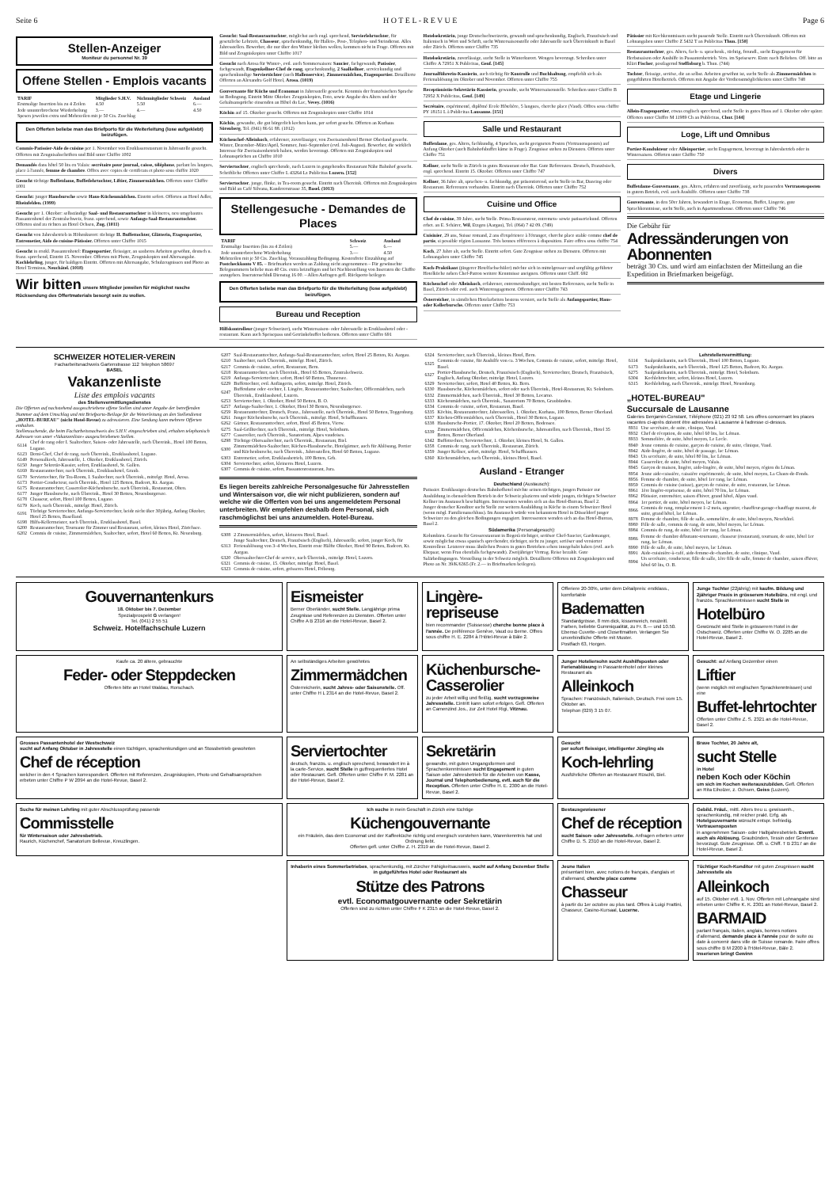Seite 6 H O T E L - R E V U E Page 6
Stellen-Anzeiger
Moniteur du personnel Nr. 39
Offene Stellen - Emplois vacants
| TARIF | Mitglieder S.H.V. | Nichtmitglieder Schweiz | Ausland |
| --- | --- | --- | --- |
| Erstmalige Insertion bis zu 4 Zeilen | 4.50 | 5.50 | 6.— |
| Jede ununterbrochene Wiederholung | 3.— | 4.— | 4.50 |
| Spesen jeweilen extra und Mehrzeilen mit je 50 Cts. Zuschlag | | | |
Den Offerten beliebe man das Briefporto für die Weiterleitung (lose aufgeklebt) beizufügen.
Commis-Patissier-Aide de cuisine per 1. November von Erstklassrestaurant in Jahresstelle gesucht. Offerten mit Zeugnisabschriften und Bild unter Chiffre 1002
Demandés dans hôtel 50 lits en Valais: secrétaire pour journal, caisse, téléphone, parlant les langues, place à l'année, femme de chambre. Offres avec copies de certificats et photo sous chiffre 1020
Gesucht tüchtige Buffetdame, Buffetlehrtochter, Liftier, Zimmermädchen. Offerten unter Chiffre 1001
Gesucht: junger Hausbursche sowie Haus-Küchenmädchen. Eintritt sofort. Offerten an Hotel Adler, Rheinfelden. (1999)
Gesucht per 1. Oktober: selbständige Saal- und Restauranttochter in kleineres, neu umgebautes Passantenhotel der Zentralschweiz, franz. sprechend, sowie Anfangs-Saal-Restauranttochter. Offerten sind zu richten an Hotel Ochsen, Zug. (1011)
Gesucht von Jahresbetrieb in Höhenkurort: tüchtige II. Buffettochter, Glätterin, Etagenportier, Entremetier, Aide de cuisine-Pâtissier. Offerten unter Chiffre 1015
Gesucht in erstkl. Passantenhotel: Etagenportier, fleissiger, an sauberes Arbeiten gewöhnt, deutsch u. franz. sprechend, Eintritt 15. November. Offerten mit Photo, Zeugniskopien und Altersangabe. Kochlehrling, junger, für baldigen Eintritt. Offerten mit Altersangabe, Schulzeugnissen und Photo an Hotel Terminus, Neuchâtel. (1018)
Wir bitten unsere Mitglieder jeweilen für möglichst rasche Rücksendung des Offertmaterials besorgt sein zu wollen.
Gesucht: Saal-Restauranttochter, möglichst auch engl. sprechend, Servierlehrtochter, für gesetzliche Lehrzeit, Chasseur, sprachenkundig, für Hallen-, Post-, Telephon- und Steindienst. Alles Jahresstellen. Bewerber, die nur über den Winter bleiben wollen, kommen nicht in Frage. Offerten mit Bild und Zeugniskopien unter Chiffre 1017
Gesucht nach Arosa für Winter-, evtl. auch Sommersaison: Saucier, fachgewandt, Patissier, fachgewandt, Etagenkellner-Chef de rang, sprachenkundig, 2 Saalkellner, servicekundig und sprachenkundige Serviertöchter (auch Hallenservice), Zimmermädchen, Etagenportier. Detaillierte Offerten an Alexandra Golf Hotel, Arosa. (1019)
Gouvernante für Küche und Economat in Jahresstelle gesucht. Kenntnis der französischen Sprache ist Bedingung. Eintritt Mitte Oktober. Zeugniskopien, Foto, sowie Angabe des Alters und der Gehaltsansprüche einsenden an Hôtel du Lac, Vevey. (1016)
Köchin auf 15. Oktober gesucht. Offerten mit Zeugniskopien unter Chiffre 1014
Köchin, gewandte, die gut bürgerlich kochen kann, per sofort gesucht. Offerten an Kurhaus Sörenberg, Tel. (041) 86 61 88. (1012)
Küchenchef-Alleinkoch, erfahrener, zuverlässiger, von Zweisaisonhotel Berner Oberland gesucht. Winter, Dezember–März/April, Sommer, Juni–September (evtl. Juli-August). Bewerber, die wirklich Interesse für Zweisaisonbetrieb haben, werden bevorzugt. Offerten mit Zeugniskopien und Lohnansprüchen an Chiffre 1010
Serviertochter, englisch sprechende, nach Luzern in gutgehendes Restaurant Nähe Bahnhof gesucht. Schriftliche Offerten unter Chiffre L 43264 Lz Publicitas Luzern. [152]
Serviertochter, junge, flinke, in Tea-room gesucht. Eintritt nach Übereink. Offerten mit Zeugniskopien und Bild an Café Silvana, Kandererstrasse 35, Basel. (1013)
Stellengesuche - Demandes de Places
| TARIF | Schweiz | Ausland |
| --- | --- | --- |
| Erstmalige Insertion (bis zu 4 Zeilen) | 5.— | 6.— |
| Jede ununterbrochene Wiederholung | 3.— | 4.50 |
Mehrzeilen mit je 50 Cts. Zuschlag. Vorauszahlung Bedingung. Kostenfreie Einzahlung auf Postcheckkonto V 85. – Briefmarken werden an Zahlung nicht angenommen – Für gewünschte Belegnummern beliebe man 40 Cts. extra beizufügen und bei Nachbestellung von Inseraten die Chiffre anzugeben. Inseratenschluß Dienstag 16 00. – Allen Anfragen gefl. Rückporto beilegen
Den Offerten beliebe man das Briefporto für die Weiterleitung (lose aufgeklebt) beizufügen.
Bureau und Reception
Hilfskontrolleur (junger Schweizer), sucht Wintersaison- oder Jahresstelle in Erstklasshotel oder -restaurant. Kann auch Speisepass und Getränkebuffet bedienen. Offerten unter Chiffre 691
Hotelsekretärin, junge Deutschschweizerin, gewandt und sprachenkundig, Englisch, Französisch und Italienisch in Wort und Schrift, sucht Wintersaisonstelle oder Jahresstelle nach Übereinkunft in Basel oder Zürich. Offerten unter Chiffre 735
Hotelsekretärin, zuverlässige, sucht Stelle in Winterkurort. Wengen bevorzugt. Schreiben unter Chiffre A 72951 X Publicitas, Genf. [145]
Journalführerin-Kassierin, auch tüchtig für Kontrolle und Buchhaltung, empfiehlt sich als Ferienablösung im Oktober und November. Offerten unter Chiffre 755
Receptionistin-Sekretärin-Kassierin, gewandte, sucht Wintersaisonstelle. Schreiben unter Chiffre B 72952 X Publicitas, Genf. [149]
Secrétaire, expérimenté, diplômé Ecole Hôtelière, 5 langues, cherche place (Vaud). Offres sous chiffre PY 18151 L à Publicitas Lausanne. [151]
Salle und Restaurant
Buffetdame, ges. Alters, fachkundig, 4 Sprachen, sucht geeigneten Posten (Vertrauensposten) auf Anfang Oktober (auch Bahnhofsbuffet käme in Frage). Zeugnisse stehen zu Diensten. Offerten unter Chiffre 751
Kellner, sucht Stelle in Zürich in gutes Restaurant oder Bar. Gute Referenzen. Deutsch, Französisch, engl. sprechend. Eintritt 15. Oktober. Offerten unter Chiffre 747
Kellner, 36 Jahre alt, sprachen- u. fachkundig, gut präsentierend, sucht Stelle in Bar, Dancing oder Restaurant. Referenzen vorhanden. Eintritt nach Übereink. Offerten unter Chiffre 752
Cuisine und Office
Chef de cuisine, 39 Jahre, sucht Stelle. Prima Restaurateur, entremets- sowie patisseriekund. Offerten erbet. an E. Schärer, Wil, Etzgen (Aargau), Tel. (064) 7 42 09. (749)
Cuisinier, 29 ans, Suisse romand, 2 ans d'expérience à l'étranger, cherche place stable comme chef de partie, si possible région Lausanne. Très bonnes références à disposition. Faire offres sous chiffre 754
Koch, 27 Jahre alt, sucht Stelle. Eintritt sofort. Gute Zeugnisse stehen zu Diensten. Offerten mit Lohnangaben unter Chiffre 745
Koch-Praktikant (jüngerer Hotelfachschüler) möchte sich in mittelgrosser und sorgfältig geführter Hotelküche neben Chef-Patron weitere Kenntnisse aneignen. Offerten unter Chiff. 692
Küchenchef oder Alleinkoch, erfahrener, entremetskundiger, mit besten Referenzen, sucht Stelle in Basel, Zürich oder evtl. auch Winterengagement. Offerten unter Chiffre 743
Österreicher, in sämtlichen Hotelarbeiten bestens versiert, sucht Stelle als Anfangsportier, Haus- oder Kellerbursche. Offerten unter Chiffre 753
Pâtissier mit Kochkenntnissen sucht passende Stelle. Eintritt nach Übereinkunft. Offerten mit Lohnangaben unter Chiffre Z 5432 T an Publicitas Thun. [150]
Restauranttochter, ges. Alters, fach- u. sprachenk., tüchtig, freundl., sucht Engagement für Herbstsaison oder Aushilfe in Passantenbetrieb. Vers. im Speiseserv. Eintr. nach Belieben. Off. bitte an Kläri Fischer, postlagernd Steffisburg b. Thun. (744)
Tochter, fleissige, seriöse, die an selbst. Arbeiten gewöhnt ist, sucht Stelle als Zimmermädchen in gutgeführten Hotelbetrieb. Offerten mit Angabe der Verdienstmöglichkeiten unter Chiffre 748
Etage und Lingerie
Allein-Etagenportier, etwas englisch sprechend, sucht Stelle in gutes Haus auf 1. Oktober oder später. Offerten unter Chiffre M 11989 Ch an Publicitas, Chur. [144]
Loge, Lift und Omnibus
Portier-Kondukteur oder Alleinportier, sucht Engagement, bevorzugt in Jahresbetrieb oder in Wintersaison. Offerten unter Chiffre 750
Divers
Buffetdame-Gouvernante, ges. Alters, erfahren und zuverlässig, sucht passenden Vertrauensposten in gutem Betrieb, evtl. auch Aushilfe. Offerten unter Chiffre 738
Gouvernante, in den 50er Jahren, bewandert in Etage, Economat, Buffet, Lingerie, gute Sprachkenntnisse, sucht Stelle, auch in Apartmenthouse. Offerten unter Chiffre 746
Die Gebühr für
Adressänderungen von Abonnenten
beträgt 30 Cts. und wird am einfachsten der Mitteilung an die Expedition in Briefmarken beigefügt.
SCHWEIZER HOTELIER-VEREIN
Facharbeitsnachweis Gartenstrasse 112 Telephon 58697
BASEL
Vakanzenliste
Liste des emplois vacants
des Stellenvermittlungsdienstes
Die Offerten auf nachstehend ausgeschriebene offene Stellen sind unter Angabe der betreffenden Nummer auf dem Umschlag und mit Briefporto-Beilage für die Weiterleitung an den Stellendienst „HOTEL-BUREAU" (nicht Hotel-Revue) zu adressieren. Eine Sendung kann mehrere Offerten enthalten.
Stellensuchende, die beim Facharbeitsnachweis des S.H.V. eingeschrieben sind, erhalten telephonisch Adressen von unter «Vakanzenliste» ausgeschriebenen Stellen.
| 6114 | Chef de rang oder I. Saaltochter, Saison- oder Jahresstelle, nach Übereink., Hotel 100 Betten, Lugano. |
| 6123 | Demi-Chef, Chef de rang, nach Übereink., Erstklasshotel, Lugano. |
| 6149 | Personalkoch, Jahresstelle, 1. Oktober, Erstklasshotel, Zürich. |
| 6150 | Junger Sekretär-Kassier, sofort, Erstklasshotel, St. Gallen. |
| 6169 | Restauranttochter, nach Übereink., Erstklasshotel, Graub. |
| 6170 | Serviertochter, für Tea-Room, I. Saaltochter, nach Übereink., mittelgr. Hotel, Arosa. |
| 6173 | Portier-Conducteur, nach Übereink., Hotel 125 Betten, Badeort, Kt. Aargau. |
| 6175 | Restauranttochter, Casserolier-Küchenbursche, nach Übereink., Restaurant, Olten. |
| 6177 | Junger Hausbursche, nach Übereink., Hotel 30 Betten, Neuenburgersee. |
| 6178 | Chasseur, sofort, Hotel 100 Betten, Lugano. |
| 6179 | Koch, nach Übereink., mittelgr. Hotel, Zürich. |
| 6191 | Tüchtige Serviertochter, Anfangs-Serviertochter, beide nicht über 30jährig, Anfang Oktober, Hotel 25 Betten, Baselland. |
| 6198 | Hilfs-Kellermeister, nach Übereink., Erstklasshotel, Basel. |
| 6200 | Restauranttochter, Tournante für Zimmer und Restaurant, sofort, kleines Hotel, Zürichsee. |
| 6202 | Commis de cuisine, Zimmermädchen, Saaltochter, sofort, Hotel 60 Betten, Kt. Neuenburg. |
| 6207 | Saal-Restauranttochter, Anfangs-Saal-Restauranttochter, sofort, Hotel 25 Betten, Kt. Aargau. |
| 6210 | Saaltochter, nach Übereink., mittelgr. Hotel, Zürich. |
| 6217 | Commis de cuisine, sofort, Restaurant, Bern. |
| 6218 | Restauranttochter, nach Übereink., Hotel 65 Betten, Zentralschweiz. |
| 6219 | Anfangs-Serviertochter, sofort, Hotel 60 Betten, Thunersee. |
| 6229 | Buffettochter, evtl. Anfängerin, sofort, mittelgr. Hotel, Zürich. |
| 6247 | Buffetdame oder -tochter, I. Lingère, Restauranttochter, Saaltochter, Officemädchen, nach Übereink., Erstklasshotel, Luzern. |
| 6253 | Serviertochter, 1. Oktober, Hotel 50 Betten, B. O. |
| 6257 | Anfangs-Saaltochter, 1. Oktober, Hotel 30 Betten, Neuenburgersee. |
| 6259 | Restauranttochter, Deutsch, Franz., Jahresstelle, nach Übereink., Hotel 50 Betten, Toggenburg. |
| 6261 | Junger Küchenbursche, nach Übereink., mittelgr. Hotel, Schaffhausen. |
| 6262 | Gärtner, Restauranttochter, sofort, Hotel 45 Betten, Vierw. |
| 6275 | Saal-Grilltochter, nach Übereink., mittelgr. Hotel, Solothurn. |
| 6277 | Casserolier, nach Übereink., Sanatorium, Alpes vaudoises. |
| 6298 | Tüchtige Obersaaltochter, nach Übereink., Restaurant, Biel. |
| 6300 | Zimmermädchen-Saaltochter, Küchen-Hausbursche, Hotelgärtner, auch für Ablösung, Portier und Küchenbursche, nach Übereink., Jahresstellen, Hotel 60 Betten, Lugano. |
| 6303 | Entremetier, sofort, Erstklassbetrieb, 100 Betten, Grb. |
| 6304 | Serviertochter, sofort, kleineres Hotel, Luzern. |
| 6307 | Commis de cuisine, sofort, Passantenrestaurant, Jura. |
Es liegen bereits zahlreiche Personalgesuche für Jahresstellen und Wintersaison vor, die wir nicht publizieren, sondern auf welche wir die Offerten von bei uns angemeldetem Personal unterbreiten. Wir empfehlen deshalb dem Personal, sich raschmöglichst bei uns anzumelden. Hotel-Bureau.
| 6308 | 2 Zimmermädchen, sofort, kleineres Hotel, Basel. |
| 6313 | Junge Saaltochter, Deutsch, Französisch (Englisch), Jahresstelle, sofort, junger Koch, für Ferienablösung von 3–4 Wochen, Eintritt erste Hälfte Oktober, Hotel 90 Betten, Badeort, Kt. Aargau. |
| 6320 | Obersaaltochter-Chef de service, nach Übereink., mittelgr. Hotel, Luzern. |
| 6321 | Commis de cuisine, 15. Oktober, mittelgr. Hotel, Basel. |
| 6323 | Commis de cuisine, sofort, grösseres Hotel, Fribourg. |
| 6324 | Serviertochter, nach Übereink., kleines Hotel, Bern. |
| 6325 | Commis de cuisine, für Aushilfe von ca. 3 Wochen, Commis de cuisine, sofort, mittelgr. Hotel, Basel. |
| 6327 | Portier-Hausbursche, Deutsch, Französisch (Englisch), Serviertochter, Deutsch, Französisch, Englisch, Anfang Oktober, mittelgr. Hotel, Luzern. |
| 6329 | Serviertochter, sofort, Hotel 40 Betten, Kt. Bern. |
| 6330 | Hausbursche, Küchenmädchen, sofort oder nach Übereink., Hotel-Restaurant, Kt. Solothurn. |
| 6332 | Zimmermädchen, nach Übereink., Hotel 30 Betten, Locarno. |
| 6333 | Küchenmädchen, nach Übereink., Sanatorium 70 Betten, Graubünden. |
| 6334 | Commis de cuisine, sofort, Restaurant, Basel. |
| 6335 | Köchin, Restauranttochter, Jahresstellen, 1. Oktober, Kurhaus, 100 Betten, Berner Oberland. |
| 6337 | Küchen-Officemädchen, nach Übereink., Hotel 30 Betten, Lugano. |
| 6338 | Hausbursche-Portier, 17. Oktober, Hotel 20 Betten, Bodensee. |
| 6339 | Zimmermädchen, Officemädchen, Küchenbursche, Jahresstellen, nach Übereink., Hotel 35 Betten, Berner Oberland. |
| 6342 | Buffettochter, Serviertochter, 1. Oktober, kleines Hotel, St. Gallen. |
| 6358 | Commis de rang, nach Übereink., Restaurant, Zürich. |
| 6359 | Junger Kellner, sofort, mittelgr. Hotel, Schaffhausen. |
| 6360 | Küchenmädchen, nach Übereink., kleines Hotel, Basel. |
Ausland - Etranger
Deutschland (Austausch):
Patissier. Erstklassiges deutsches Bahnhofhotel möchte seinen tüchtigen, jungen Patissier zur Ausbildung in ebensolchem Betrieb in der Schweiz plazieren und würde jungen, tüchtigen Schweizer Kellner im Austausch beschäftigen. Interessenten wenden sich an das Hotel-Bureau, Basel 2.
Junger deutscher Konditor sucht Stelle zur weitern Ausbildung in Küche in einem Schweizer Hotel (wenn mögl. Familienanschluss). Im Austausch würde von bekanntem Hotel in Düsseldorf junger Schweizer zu den gleichen Bedingungen engagiert. Interessenten wenden sich an das Hotel-Bureau, Basel 2.
Südamerika (Personalgesuch):
Kolumbien. Gesucht für Grossrestaurant in Bogotà tüchtiger, seriöser Chef-Saucier, Gardemanger, sowie möglichst etwas spanisch sprechender, tüchtiger, nicht zu junger, seriöser und versierter Kontrolleur. Letzterer muss ähnlichen Posten in guten Betrieben schon innegehabt haben (evtl. auch Ehepaar, wenn Frau ebenfalls fachgewandt). Zweijähriger Vertrag. Reise bezahlt. Gute Salärbedingungen. Vorstellung in der Schweiz möglich. Detaillierte Offerten mit Zeugniskopien und Photo an Nr. 39/K/6365 (Fr. 2.— in Briefmarken beilegen).
Lehrstellenvermittlung:
| 6114 | Saalpraktikantin, nach Übereink., Hotel 100 Betten, Lugano. |
| 6173 | Saalpraktikantin, nach Übereink., Hotel 125 Betten, Badeort, Kt. Aargau. |
| 6275 | Saalpraktikantin, nach Übereink., mittelgr. Hotel, Solothurn. |
| 6304 | Kochlehrtochter, sofort, kleines Hotel, Luzern. |
| 6315 | Kochlehrling, nach Übereink., mittelgr. Hotel, Neuenburg. |
„HOTEL-BUREAU"
Succursale de Lausanne
Galeries Benjamin-Constant, Téléphone (021) 23 92 58. Les offres concernant les places vacantes ci-après doivent être adressées à Lausanne à l'adresse ci-dessus.
| 8931 | Une secrétaire, de suite, clinique, Vaud. |
| 8932 | Chef de réception, de suite, hôtel 60 lits, lac Léman. |
| 8933 | Sommelière, de suite, hôtel moyen, Le Locle. |
| 8940 | Jeune commis de cuisine, garçon de cuisine, de suite, clinique, Vaud. |
| 8942 | Aide-lingère, de suite, hôtel de passage, lac Léman. |
| 8943 | Un secrétaire, de suite, hôtel 80 lits, lac Léman. |
| 8944 | Casserolier, de suite, hôtel moyen, Valais. |
| 8945 | Garçon de maison, lingère, aide-lingère, de suite, hôtel moyen, région du Léman. |
| 8954 | Jeune aide-caissière, caissière expérimentée, de suite, hôtel moyen, La Chaux-de-Fonds. |
| 8956 | Femme de chambre, de suite, hôtel 1er rang, lac Léman. |
| 8959 | Commis de cuisine (suisse), garçon de cuisine, de suite, restaurant, lac Léman. |
| 8961 | 1ère lingère-repriseuse, de suite, hôtel 70 lits, lac Léman. |
| 8962 | Pâtissier, entremétier, saison d'hiver, grand hôtel, Alpes vaud. |
| 8964 | 1er portier, de suite, hôtel moyen, lac Léman. |
| 8966 | Commis de rang, remplacement 1–2 mois, argentier, chauffeur-garage-chauffage mazout, de suite, grand hôtel, lac Léman. |
| 8978 | Femme de chambre, fille de salle, sommelière, de suite, hôtel moyen, Neuchâtel. |
| 8980 | Fille de salle, commis de rang, de suite, hôtel moyen, lac Léman. |
| 8984 | Commis de rang, de suite, hôtel 1er rang, lac Léman. |
| 8986 | Femme de chambre débutante-tournante, chasseur (restaurant), tournant, de suite, hôtel 1er rang, lac Léman. |
| 8990 | Fille de salle, de suite, hôtel moyen, lac Léman. |
| 8991 | Aide-cuisinière-à-café, aide-femme-de-chambre, de suite, clinique, Vaud. |
| 8994 | Un secrétaire, conducteur, fille de salle, 1ère fille de salle, femme de chambre, saison d'hiver, hôtel 60 lits, O. B. |
Gouvernantenkurs
18. Oktober bis 7. Dezember
Spezialprospekt G verlangen!
Tel. (041) 2 55 51
Schweiz. Hotelfachschule Luzern
Eismeister
Berner Oberländer, sucht Stelle. Langjährige prima Zeugnisse und Referenzen zu Diensten. Offerten unter Chiffre A B 2316 an die Hotel-Revue, Basel 2.
Lingère-repriseuse
bien recommander (Suissesse) cherche bonne place à l'année. De préférence Genève, Vaud ou Berne. Offres sous chiffre H. E. 2284 à l'Hôtel-Revue à Bâle 2.
Offeriere 20-30%, unter dem Détailpreis: erstklass., komfortable
Badematten
Standardgrösse, 8 mm dick, kissenweich, neuzeitl. Farben, beliebte Gummiqualität, zu Fr. 8.— und 10.50. Ebenso Cuvette- und Closettmatten. Verlangen Sie unverbindliche Offerte mit Muster.
Postfach 63, Horgen.
Junge Tochter (22jährig) mit kaufm. Bildung und 2jähriger Praxis in grösserem Hotelbüro, mit engl. und französ. Sprachkenntnissen sucht Stelle in
Hotelbüro
Gewünscht wird Stelle in grösserem Hotel in der Ostschweiz. Offerten unter Chiffre W. O. 2285 an die Hotel-Revue, Basel 2.
Kaufe ca. 20 ältere, gebrauchte
Feder- oder Steppdecken
Offerten bitte an Hotel Waldau, Rorschach.
An selbständiges Arbeiten gewöhntes
Zimmermädchen
Österreicherin, sucht Jahres- oder Saisonstelle. Off. unter Chiffre H L 2314 an die Hotel-Revue, Basel 2.
Küchenbursche-Casserolier
zu jeder Arbeit willig und fleißig, sucht vorzugsweise Jahresstelle. Eintritt kann sofort erfolgen. Gefl. Offerten an Camenzind Jos., zur Zeit Hotel Rigi, Vitznau.
Junger Hoteliersohn sucht Aushilfsposten oder Ferienablösung in Passantenhotel oder kleines Restaurant als
Alleinkoch
Sprachen: Französisch, Italienisch, Deutsch. Frei vom 15. Oktober an.
Telephon (029) 3 15 07.
Gesucht: auf Anfang Dezember einen
Liftier
(wenn möglich mit englischen Sprachkenntnissen) und eine
Buffet-lehrtochter
Offerten unter Chiffre Z. S. 2321 an die Hotel-Revue, Basel 2.
Grosses Passantenhotel der Westschweiz
sucht auf Anfang Oktober in Jahresstelle einen tüchtigen, sprachenkundigen und an Stossbetrieb gewohnten
Chef de réception
welcher in den 4 Sprachen korrespondiert. Offerten mit Referenzen, Zeugniskopien, Photo und Gehaltsansprüchen erbeten unter Chiffre P W 2094 an die Hotel-Revue, Basel 2.
Serviertochter
deutsch, französ. u. englisch sprechend, bewandert im à la carte-Service, sucht Stelle in gutfrequentiertes Hotel oder Restaurant. Gefl. Offerten unter Chiffre P. M. 2281 an die Hotel-Revue, Basel 2.
Sekretärin
gewandte, mit guten Umgangsformen und Sprachenkenntnissen sucht Engagement in guten Saison oder Jahresbetrieb für die Arbeiten von Kasse, Journal und Telephonbedienung, evtl. auch für die Reception. Offerten unter Chiffre H. E. 2300 an die Hotel-Revue, Basel 2.
Gesucht
per sofort fleissiger, intelligenter Jüngling als
Koch-lehrling
Ausführliche Offerten an Restaurant Rüschli, Biel.
Brave Tochter, 20 Jahre alt,
sucht Stelle
in Hotel
neben Koch oder Köchin
um sich im Kochen weiterauszubilden. Gefl. Offerten an Rita Eiholzer, z. Ochsen, Geiss (Luzern).
Suche für meinen Lehrling mit guter Abschlussprüfung passende
Commisstelle
für Wintersaison oder Jahresbetrieb.
Raurich, Küchenchef, Sanatorium Bellevue, Kreuzlingen.
Ich suche in mein Geschäft in Zürich eine tüchtige
Küchengouvernante
ein Fräulein, das dem Economat und der Kaffeeküche richtig und energisch vorstehen kann, Warenkenntnis hat und Ordnung liebt.
Offerten gefl. unter Chiffre Z. H. 2319 an die Hotel-Revue, Basel 2.
Bestausgewiesener
Chef de réception
sucht Saison- oder Jahresstelle. Anfragen erbeten unter Chiffre D. S. 2310 an die Hotel-Revue, Basel 2.
Gebild. Fräul., mittl. Alters treu u. gewissenh., sprachenkundig, mit reicher prakt. Erfg. als Hotelgouvernante wünscht entspr. befriedig.
Vertrauensposten
in angenehmen Saison- oder Halbjahresbetrieb. Eventl. auch als Ablösung. Graubünden, Tessin oder Genfersee bevorzugt. Gute Zeugnisse. Off. u. Chiff. T B 2317 an die Hotel-Revue, Basel 2.
Inhaberin eines Sommerbetriebes, sprachenkundig, mit Zürcher Fähigkeitsausweis, sucht auf Anfang Dezember Stelle in gutgeführtes Hotel oder Restaurant als
Stütze des Patrons
evtl. Economatgouvernante oder Sekretärin
Offerten sind zu richten unter Chiffre F K 2315 an die Hotel-Revue, Basel 2.
Jeune Italien
présentant bien, avec notions de français, d'anglais et d'allemand, cherche place comme
Chasseur
à partir du 1er octobre ou plus tard. Offres à Luigi Frattini, Chasseur, Casino-Kursaal, Lucerne.
Tüchtiger Koch-Konditor mit guten Zeugnissen sucht Jahresstelle als
Alleinkoch
auf 15. Oktober evtl. 1. Nov. Offerten mit Lohnangabe sind erbeten unter Chiffre K. K. 2301 an Hotel-Revue, Basel 2.
BARMAID
parlant français, italien, anglais, bonnes notions d'allemand, demande place à l'année pour de suite ou date à convenir dans ville de Suisse romande. Faire offres sous chiffre B M 2200 à l'Hôtel-Revue, Bâle 2.
Inserieren bringt Gewinn